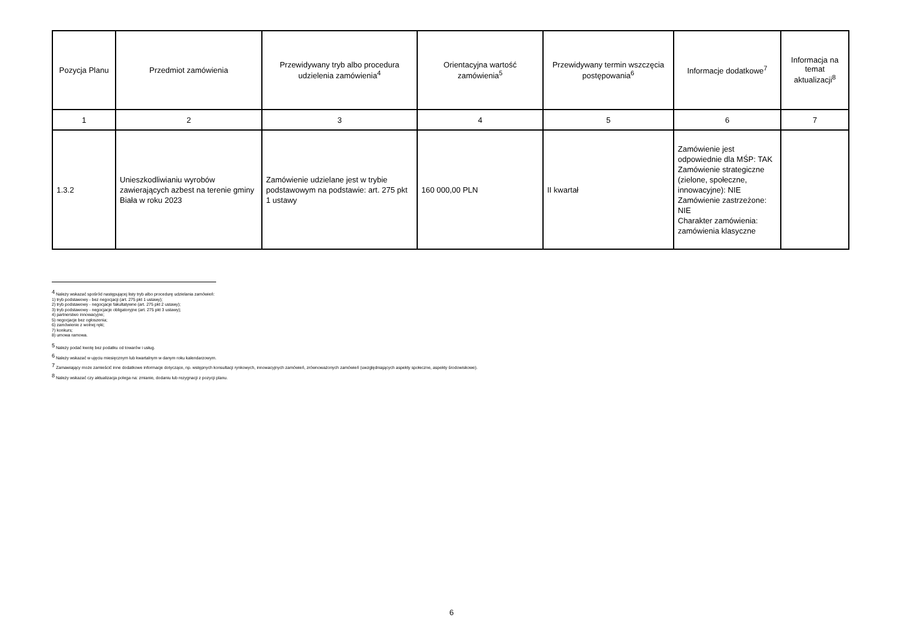| Pozycja Planu | Przedmiot zamówienia | Przewidywany tryb albo procedura udzielenia zamówienia<sup>4</sup> | Orientacyjna wartość zamówienia<sup>5</sup> | Przewidywany termin wszczęcia postępowania<sup>6</sup> | Informacje dodatkowe<sup>7</sup> | Informacja na temat aktualizacji<sup>8</sup> |
| --- | --- | --- | --- | --- | --- | --- |
| 1 | 2 | 3 | 4 | 5 | 6 | 7 |
| 1.3.2 | Unieszkodliwianiu wyrobów zawierających azbest na terenie gminy Biała w roku 2023 | Zamówienie udzielane jest w trybie podstawowym na podstawie: art. 275 pkt 1 ustawy | 160 000,00 PLN | II kwartał | Zamówienie jest odpowiednie dla MŚP: TAK Zamówienie strategiczne (zielone, społeczne, innowacyjne): NIE Zamówienie zastrzeżone: NIE Charakter zamówienia: zamówienia klasyczne | |
<sup>4</sup> Należy wskazać spośród następującej listy tryb albo procedurę udzielania zamówień:
1) tryb podstawowy - bez negocjacji (art. 275 pkt 1 ustawy);
2) tryb podstawowy - negocjacje fakultatywne (art. 275 pkt 2 ustawy);
3) tryb podstawowy - negocjacje obligatoryjne (art. 275 pkt 3 ustawy);
4) partnerstwo innowacyjne;
5) negocjacje bez ogłoszenia;
6) zamówienie z wolnej ręki;
7) konkurs;
8) umowa ramowa.
<sup>5</sup> Należy podać kwotę bez podatku od towarów i usług.
<sup>6</sup> Należy wskazać w ujęciu miesięcznym lub kwartalnym w danym roku kalendarzowym.
<sup>7</sup> Zamawiający może zamieścić inne dodatkowe informacje dotyczące, np. wstępnych konsultacji rynkowych, innowacyjnych zamówień, zrównoważonych zamówień (uwzględniających aspekty społeczne, aspekty środowiskowe).
<sup>8</sup> Należy wskazać czy aktualizacja polega na: zmianie, dodaniu lub rezygnacji z pozycji planu.
6